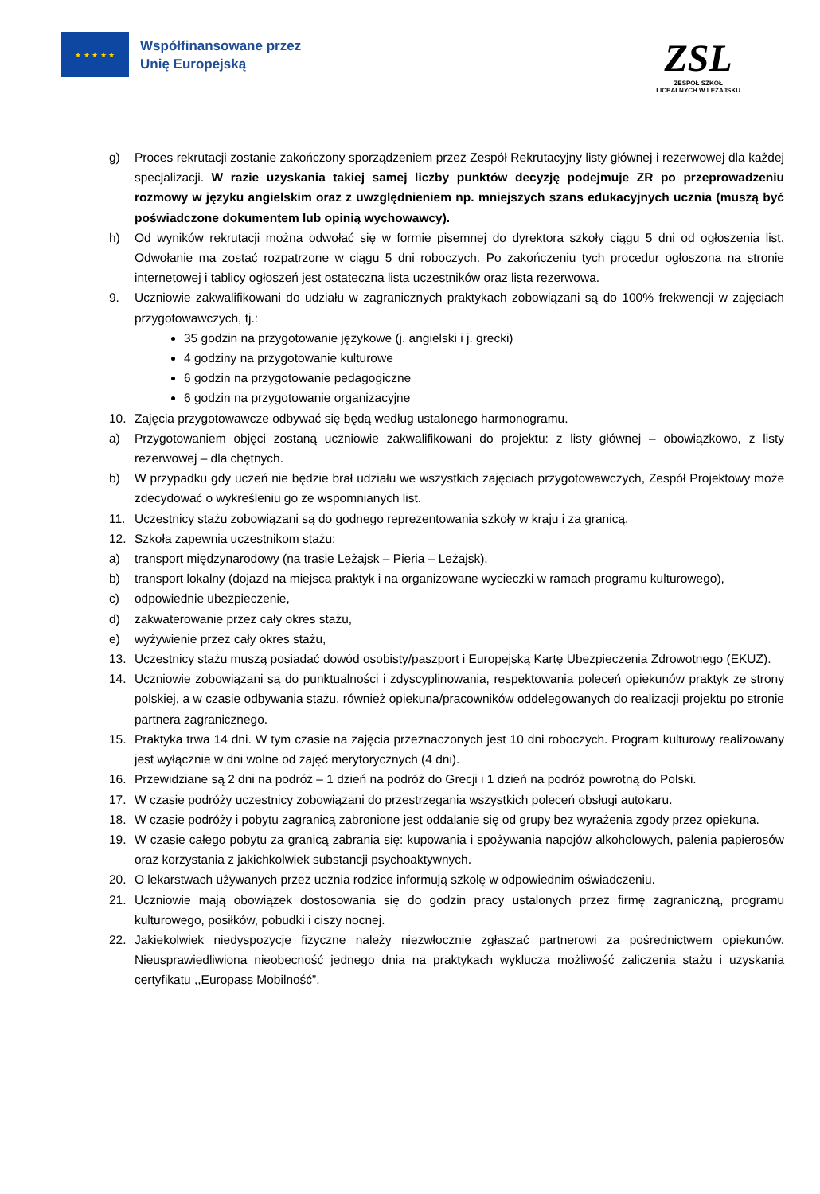★ ★ ★ ★ ★
Współfinansowane przez
Unię Europejską
ZSL
ZESPÓŁ SZKÓŁ
LICEALNYCH W LEŻAJSKU
g) Proces rekrutacji zostanie zakończony sporządzeniem przez Zespół Rekrutacyjny listy głównej i rezerwowej dla każdej specjalizacji. W razie uzyskania takiej samej liczby punktów decyzję podejmuje ZR po przeprowadzeniu rozmowy w języku angielskim oraz z uwzględnieniem np. mniejszych szans edukacyjnych ucznia (muszą być poświadczone dokumentem lub opinią wychowawcy).
h) Od wyników rekrutacji można odwołać się w formie pisemnej do dyrektora szkoły ciągu 5 dni od ogłoszenia list. Odwołanie ma zostać rozpatrzone w ciągu 5 dni roboczych. Po zakończeniu tych procedur ogłoszona na stronie internetowej i tablicy ogłoszeń jest ostateczna lista uczestników oraz lista rezerwowa.
9. Uczniowie zakwalifikowani do udziału w zagranicznych praktykach zobowiązani są do 100% frekwencji w zajęciach przygotowawczych, tj.:
35 godzin na przygotowanie językowe (j. angielski i j. grecki)
4 godziny na przygotowanie kulturowe
6 godzin na przygotowanie pedagogiczne
6 godzin na przygotowanie organizacyjne
10. Zajęcia przygotowawcze odbywać się będą według ustalonego harmonogramu.
a) Przygotowaniem objęci zostaną uczniowie zakwalifikowani do projektu: z listy głównej – obowiązkowo, z listy rezerwowej – dla chętnych.
b) W przypadku gdy uczeń nie będzie brał udziału we wszystkich zajęciach przygotowawczych, Zespół Projektowy może zdecydować o wykreśleniu go ze wspomnianych list.
11. Uczestnicy stażu zobowiązani są do godnego reprezentowania szkoły w kraju i za granicą.
12. Szkoła zapewnia uczestnikom stażu:
a) transport międzynarodowy (na trasie Leżajsk – Pieria – Leżajsk),
b) transport lokalny (dojazd na miejsca praktyk i na organizowane wycieczki w ramach programu kulturowego),
c) odpowiednie ubezpieczenie,
d) zakwaterowanie przez cały okres stażu,
e) wyżywienie przez cały okres stażu,
13. Uczestnicy stażu muszą posiadać dowód osobisty/paszport i Europejską Kartę Ubezpieczenia Zdrowotnego (EKUZ).
14. Uczniowie zobowiązani są do punktualności i zdyscyplinowania, respektowania poleceń opiekunów praktyk ze strony polskiej, a w czasie odbywania stażu, również opiekuna/pracowników oddelegowanych do realizacji projektu po stronie partnera zagranicznego.
15. Praktyka trwa 14 dni. W tym czasie na zajęcia przeznaczonych jest 10 dni roboczych. Program kulturowy realizowany jest wyłącznie w dni wolne od zajęć merytorycznych (4 dni).
16. Przewidziane są 2 dni na podróż – 1 dzień na podróż do Grecji i 1 dzień na podróż powrotną do Polski.
17. W czasie podróży uczestnicy zobowiązani do przestrzegania wszystkich poleceń obsługi autokaru.
18. W czasie podróży i pobytu zagranicą zabronione jest oddalanie się od grupy bez wyrażenia zgody przez opiekuna.
19. W czasie całego pobytu za granicą zabrania się: kupowania i spożywania napojów alkoholowych, palenia papierosów oraz korzystania z jakichkolwiek substancji psychoaktywnych.
20. O lekarstwach używanych przez ucznia rodzice informują szkolę w odpowiednim oświadczeniu.
21. Uczniowie mają obowiązek dostosowania się do godzin pracy ustalonych przez firmę zagraniczną, programu kulturowego, posiłków, pobudki i ciszy nocnej.
22. Jakiekolwiek niedyspozycje fizyczne należy niezwłocznie zgłaszać partnerowi za pośrednictwem opiekunów. Nieusprawiedliwiona nieobecność jednego dnia na praktykach wyklucza możliwość zaliczenia stażu i uzyskania certyfikatu ,,Europass Mobilność”.